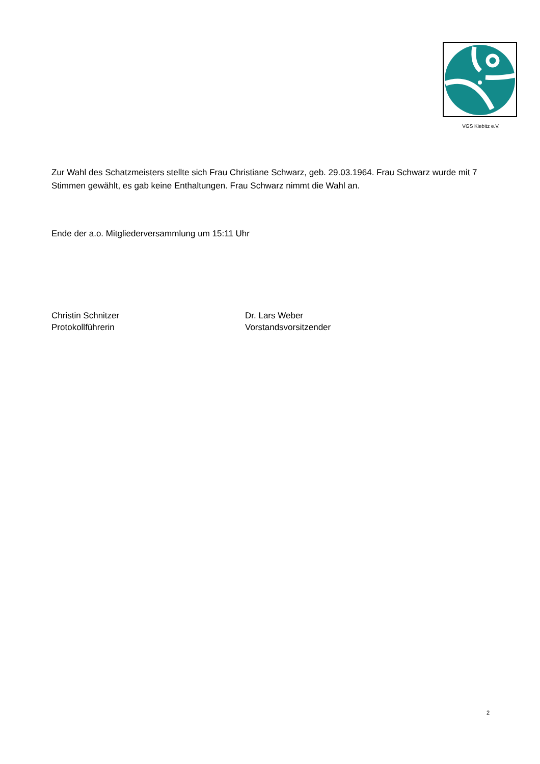VGS Kiebitz e.V.
Zur Wahl des Schatzmeisters stellte sich Frau Christiane Schwarz, geb. 29.03.1964. Frau Schwarz wurde mit 7 Stimmen gewählt, es gab keine Enthaltungen. Frau Schwarz nimmt die Wahl an.
Ende der a.o. Mitgliederversammlung um 15:11 Uhr
Christin Schnitzer
Protokollführerin
Dr. Lars Weber
Vorstandsvorsitzender
2